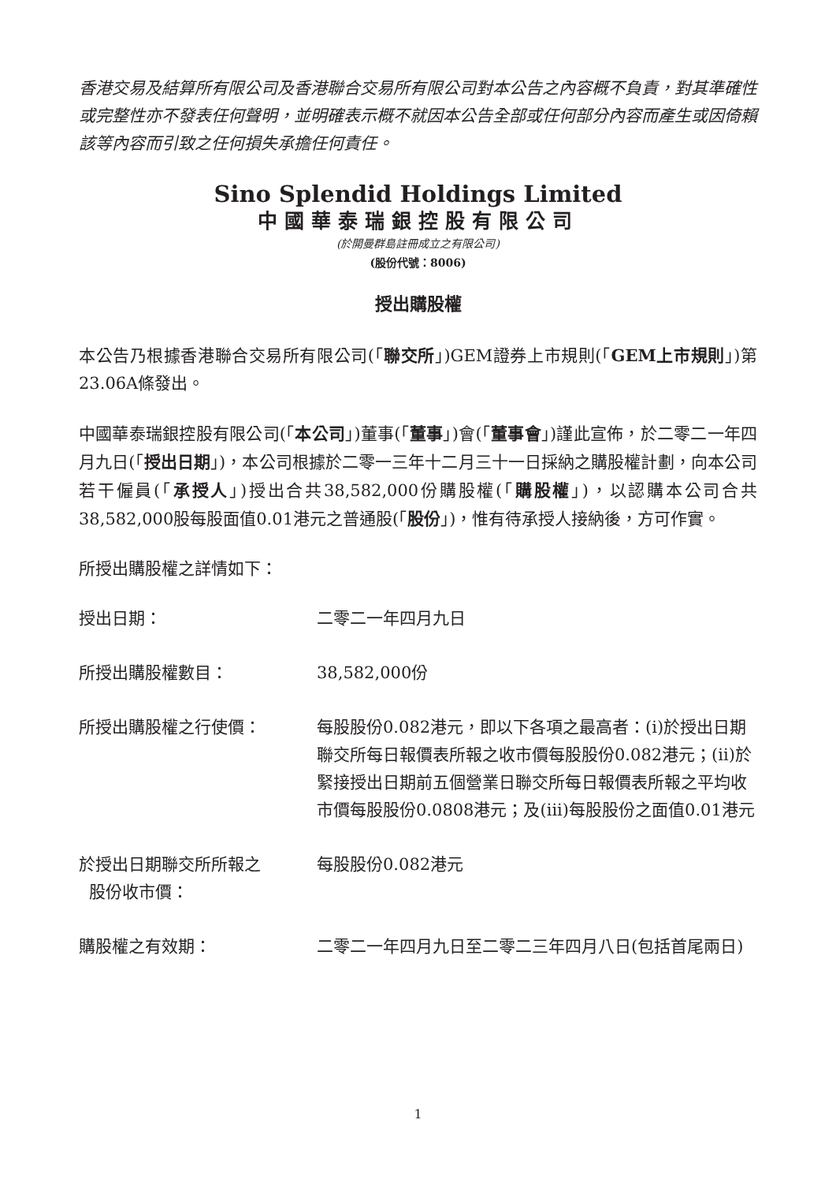香港交易及結算所有限公司及香港聯合交易所有限公司對本公告之內容概不負責，對其準確性或完整性亦不發表任何聲明，並明確表示概不就因本公告全部或任何部分內容而產生或因倚賴該等內容而引致之任何損失承擔任何責任。
Sino Splendid Holdings Limited
中國華泰瑞銀控股有限公司
(於開曼群島註冊成立之有限公司)
(股份代號：8006)
授出購股權
本公告乃根據香港聯合交易所有限公司(「聯交所」)GEM證券上市規則(「GEM上市規則」)第23.06A條發出。
中國華泰瑞銀控股有限公司(「本公司」)董事(「董事」)會(「董事會」)謹此宣佈，於二零二一年四月九日(「授出日期」)，本公司根據於二零一三年十二月三十一日採納之購股權計劃，向本公司若干僱員(「承授人」)授出合共38,582,000份購股權(「購股權」)，以認購本公司合共38,582,000股每股面值0.01港元之普通股(「股份」)，惟有待承授人接納後，方可作實。
所授出購股權之詳情如下：
授出日期： 二零二一年四月九日
所授出購股權數目： 38,582,000份
所授出購股權之行使價： 每股股份0.082港元，即以下各項之最高者：(i)於授出日期聯交所每日報價表所報之收市價每股股份0.082港元；(ii)於緊接授出日期前五個營業日聯交所每日報價表所報之平均收市價每股股份0.0808港元；及(iii)每股股份之面值0.01港元
於授出日期聯交所所報之
股份收市價：
每股股份0.082港元
購股權之有效期： 二零二一年四月九日至二零二三年四月八日(包括首尾兩日)
1